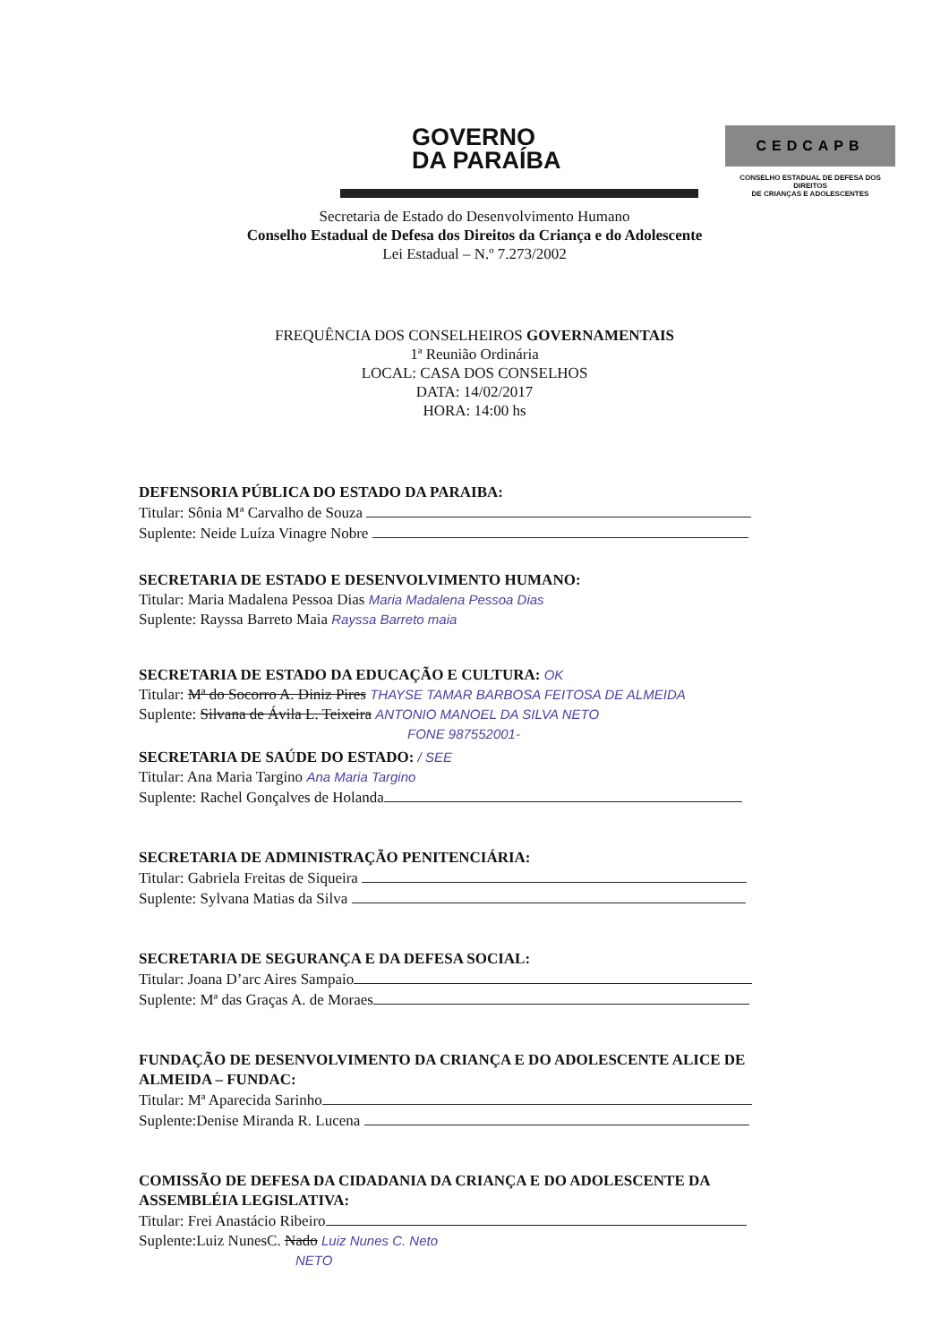GOVERNO
DA PARAÍBA
CEDCAPB
CONSELHO ESTADUAL DE DEFESA DOS DIREITOS
DE CRIANÇAS E ADOLESCENTES
Secretaria de Estado do Desenvolvimento Humano
Conselho Estadual de Defesa dos Direitos da Criança e do Adolescente
Lei Estadual – N.º 7.273/2002
FREQUÊNCIA DOS CONSELHEIROS GOVERNAMENTAIS
1ª Reunião Ordinária
LOCAL: CASA DOS CONSELHOS
DATA: 14/02/2017
HORA: 14:00 hs
DEFENSORIA PÚBLICA DO ESTADO DA PARAIBA:
Titular: Sônia Mª Carvalho de Souza
Suplente: Neide Luíza Vinagre Nobre
SECRETARIA DE ESTADO E DESENVOLVIMENTO HUMANO:
Titular: Maria Madalena Pessoa Dias Maria Madalena Pessoa Dias
Suplente: Rayssa Barreto Maia Rayssa Barreto maia
SECRETARIA DE ESTADO DA EDUCAÇÃO E CULTURA: OK
Titular: Mª do Socorro A. Diniz Pires THAYSE TAMAR BARBOSA FEITOSA DE ALMEIDA
Suplente: Silvana de Ávila L. Teixeira ANTONIO MANOEL DA SILVA NETO
FONE 987552001-
SECRETARIA DE SAÚDE DO ESTADO: / SEE
Titular: Ana Maria Targino Ana Maria Targino
Suplente: Rachel Gonçalves de Holanda
SECRETARIA DE ADMINISTRAÇÃO PENITENCIÁRIA:
Titular: Gabriela Freitas de Siqueira
Suplente: Sylvana Matias da Silva
SECRETARIA DE SEGURANÇA E DA DEFESA SOCIAL:
Titular: Joana D’arc Aires Sampaio
Suplente: Mª das Graças A. de Moraes
FUNDAÇÃO DE DESENVOLVIMENTO DA CRIANÇA E DO ADOLESCENTE ALICE DE ALMEIDA – FUNDAC:
Titular: Mª Aparecida Sarinho
Suplente:Denise Miranda R. Lucena
COMISSÃO DE DEFESA DA CIDADANIA DA CRIANÇA E DO ADOLESCENTE DA ASSEMBLÉIA LEGISLATIVA:
Titular: Frei Anastácio Ribeiro
Suplente:Luiz NunesC. Nado Luiz Nunes C. Neto
NETO